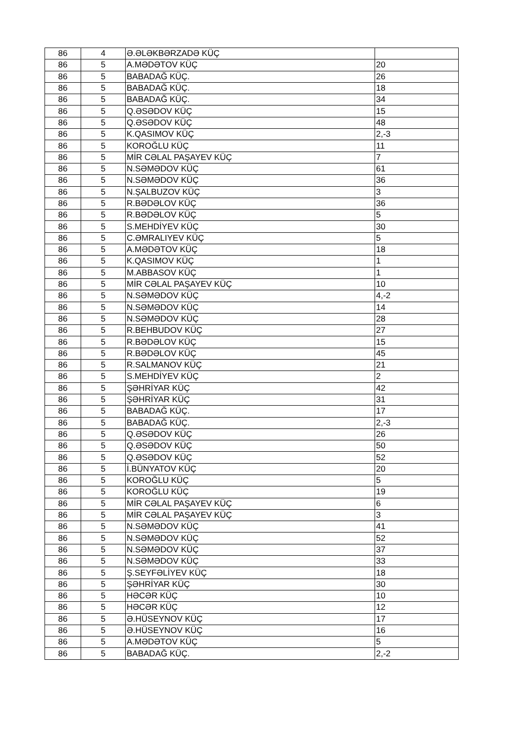| 86 | 4 | Ə.ƏLƏKBƏRZADƏ KÜÇ | |
| 86 | 5 | A.MƏDƏTOV KÜÇ | 20 |
| 86 | 5 | BABADAĞ KÜÇ. | 26 |
| 86 | 5 | BABADAĞ KÜÇ. | 18 |
| 86 | 5 | BABADAĞ KÜÇ. | 34 |
| 86 | 5 | Q.ƏSƏDOV KÜÇ | 15 |
| 86 | 5 | Q.ƏSƏDOV KÜÇ | 48 |
| 86 | 5 | K.QASIMOV KÜÇ | 2,-3 |
| 86 | 5 | KOROĞLU KÜÇ | 11 |
| 86 | 5 | MİR CƏLAL PAŞAYEV KÜÇ | 7 |
| 86 | 5 | N.SƏMƏDOV KÜÇ | 61 |
| 86 | 5 | N.SƏMƏDOV KÜÇ | 36 |
| 86 | 5 | N.ŞALBUZOV KÜÇ | 3 |
| 86 | 5 | R.BƏDƏLOV KÜÇ | 36 |
| 86 | 5 | R.BƏDƏLOV KÜÇ | 5 |
| 86 | 5 | S.MEHDİYEV KÜÇ | 30 |
| 86 | 5 | C.ƏMRALIYEV KÜÇ | 5 |
| 86 | 5 | A.MƏDƏTOV KÜÇ | 18 |
| 86 | 5 | K.QASIMOV KÜÇ | 1 |
| 86 | 5 | M.ABBASOV KÜÇ | 1 |
| 86 | 5 | MİR CƏLAL PAŞAYEV KÜÇ | 10 |
| 86 | 5 | N.SƏMƏDOV KÜÇ | 4,-2 |
| 86 | 5 | N.SƏMƏDOV KÜÇ | 14 |
| 86 | 5 | N.SƏMƏDOV KÜÇ | 28 |
| 86 | 5 | R.BEHBUDOV KÜÇ | 27 |
| 86 | 5 | R.BƏDƏLOV KÜÇ | 15 |
| 86 | 5 | R.BƏDƏLOV KÜÇ | 45 |
| 86 | 5 | R.SALMANOV KÜÇ | 21 |
| 86 | 5 | S.MEHDİYEV KÜÇ | 2 |
| 86 | 5 | ŞƏHRİYAR KÜÇ | 42 |
| 86 | 5 | ŞƏHRİYAR KÜÇ | 31 |
| 86 | 5 | BABADAĞ KÜÇ. | 17 |
| 86 | 5 | BABADAĞ KÜÇ. | 2,-3 |
| 86 | 5 | Q.ƏSƏDOV KÜÇ | 26 |
| 86 | 5 | Q.ƏSƏDOV KÜÇ | 50 |
| 86 | 5 | Q.ƏSƏDOV KÜÇ | 52 |
| 86 | 5 | İ.BÜNYATOV KÜÇ | 20 |
| 86 | 5 | KOROĞLU KÜÇ | 5 |
| 86 | 5 | KOROĞLU KÜÇ | 19 |
| 86 | 5 | MİR CƏLAL PAŞAYEV KÜÇ | 6 |
| 86 | 5 | MİR CƏLAL PAŞAYEV KÜÇ | 3 |
| 86 | 5 | N.SƏMƏDOV KÜÇ | 41 |
| 86 | 5 | N.SƏMƏDOV KÜÇ | 52 |
| 86 | 5 | N.SƏMƏDOV KÜÇ | 37 |
| 86 | 5 | N.SƏMƏDOV KÜÇ | 33 |
| 86 | 5 | Ş.SEYFƏLİYEV KÜÇ | 18 |
| 86 | 5 | ŞƏHRİYAR KÜÇ | 30 |
| 86 | 5 | HƏCƏR KÜÇ | 10 |
| 86 | 5 | HƏCƏR KÜÇ | 12 |
| 86 | 5 | Ə.HÜSEYNOV KÜÇ | 17 |
| 86 | 5 | Ə.HÜSEYNOV KÜÇ | 16 |
| 86 | 5 | A.MƏDƏTOV KÜÇ | 5 |
| 86 | 5 | BABADAĞ KÜÇ. | 2,-2 |